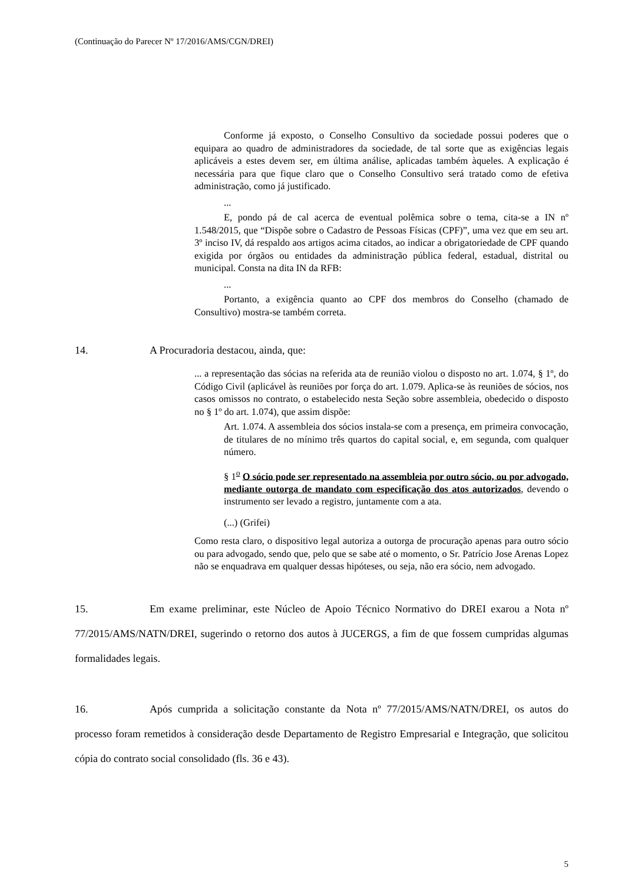(Continuação do Parecer Nº 17/2016/AMS/CGN/DREI)
Conforme já exposto, o Conselho Consultivo da sociedade possui poderes que o equipara ao quadro de administradores da sociedade, de tal sorte que as exigências legais aplicáveis a estes devem ser, em última análise, aplicadas também àqueles. A explicação é necessária para que fique claro que o Conselho Consultivo será tratado como de efetiva administração, como já justificado.
...
E, pondo pá de cal acerca de eventual polêmica sobre o tema, cita-se a IN nº 1.548/2015, que “Dispõe sobre o Cadastro de Pessoas Físicas (CPF)”, uma vez que em seu art. 3º inciso IV, dá respaldo aos artigos acima citados, ao indicar a obrigatoriedade de CPF quando exigida por órgãos ou entidades da administração pública federal, estadual, distrital ou municipal. Consta na dita IN da RFB:
...
Portanto, a exigência quanto ao CPF dos membros do Conselho (chamado de Consultivo) mostra-se também correta.
14. A Procuradoria destacou, ainda, que:
... a representação das sócias na referida ata de reunião violou o disposto no art. 1.074, § 1º, do Código Civil (aplicável às reuniões por força do art. 1.079. Aplica-se às reuniões de sócios, nos casos omissos no contrato, o estabelecido nesta Seção sobre assembleia, obedecido o disposto no § 1º do art. 1.074), que assim dispõe:
Art. 1.074. A assembleia dos sócios instala-se com a presença, em primeira convocação, de titulares de no mínimo três quartos do capital social, e, em segunda, com qualquer número.
§ 1<sup>o</sup> O sócio pode ser representado na assembleia por outro sócio, ou por advogado, mediante outorga de mandato com especificação dos atos autorizados, devendo o instrumento ser levado a registro, juntamente com a ata.
(...) (Grifei)
Como resta claro, o dispositivo legal autoriza a outorga de procuração apenas para outro sócio ou para advogado, sendo que, pelo que se sabe até o momento, o Sr. Patrício Jose Arenas Lopez não se enquadrava em qualquer dessas hipóteses, ou seja, não era sócio, nem advogado.
15. Em exame preliminar, este Núcleo de Apoio Técnico Normativo do DREI exarou a Nota nº 77/2015/AMS/NATN/DREI, sugerindo o retorno dos autos à JUCERGS, a fim de que fossem cumpridas algumas formalidades legais.
16. Após cumprida a solicitação constante da Nota nº 77/2015/AMS/NATN/DREI, os autos do processo foram remetidos à consideração desde Departamento de Registro Empresarial e Integração, que solicitou cópia do contrato social consolidado (fls. 36 e 43).
5